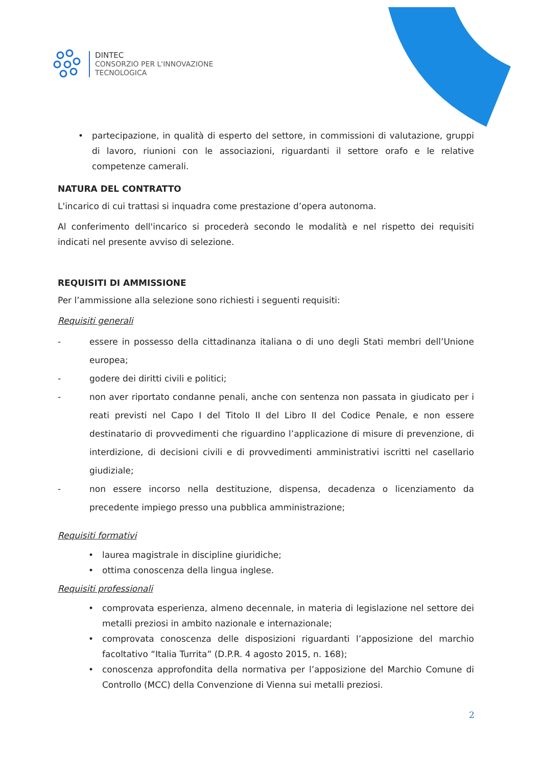DINTEC
CONSORZIO PER L'INNOVAZIONE
TECNOLOGICA
• partecipazione, in qualità di esperto del settore, in commissioni di valutazione, gruppi di lavoro, riunioni con le associazioni, riguardanti il settore orafo e le relative competenze camerali.
NATURA DEL CONTRATTO
L'incarico di cui trattasi si inquadra come prestazione d’opera autonoma.
Al conferimento dell'incarico si procederà secondo le modalità e nel rispetto dei requisiti indicati nel presente avviso di selezione.
REQUISITI DI AMMISSIONE
Per l’ammissione alla selezione sono richiesti i seguenti requisiti:
Requisiti generali
- essere in possesso della cittadinanza italiana o di uno degli Stati membri dell’Unione europea;
- godere dei diritti civili e politici;
- non aver riportato condanne penali, anche con sentenza non passata in giudicato per i reati previsti nel Capo I del Titolo II del Libro II del Codice Penale, e non essere destinatario di provvedimenti che riguardino l’applicazione di misure di prevenzione, di interdizione, di decisioni civili e di provvedimenti amministrativi iscritti nel casellario giudiziale;
- non essere incorso nella destituzione, dispensa, decadenza o licenziamento da precedente impiego presso una pubblica amministrazione;
Requisiti formativi
• laurea magistrale in discipline giuridiche;
• ottima conoscenza della lingua inglese.
Requisiti professionali
• comprovata esperienza, almeno decennale, in materia di legislazione nel settore dei metalli preziosi in ambito nazionale e internazionale;
• comprovata conoscenza delle disposizioni riguardanti l’apposizione del marchio facoltativo “Italia Turrita” (D.P.R. 4 agosto 2015, n. 168);
• conoscenza approfondita della normativa per l’apposizione del Marchio Comune di Controllo (MCC) della Convenzione di Vienna sui metalli preziosi.
2